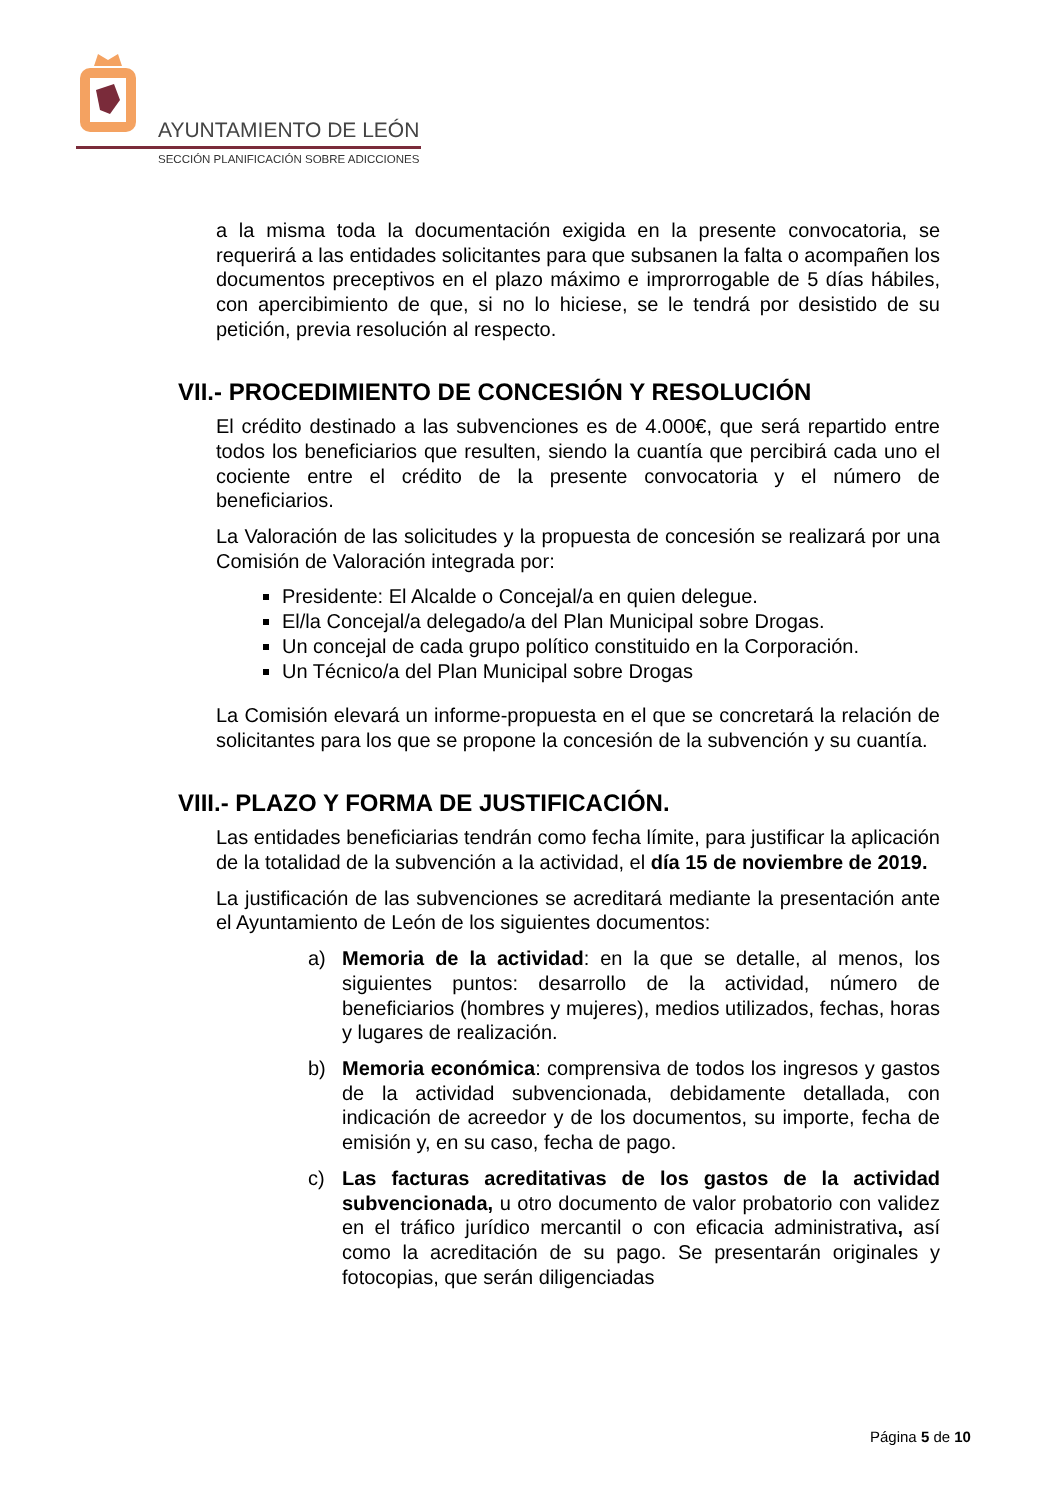AYUNTAMIENTO DE LEÓN
SECCIÓN PLANIFICACIÓN SOBRE ADICCIONES
a la misma toda la documentación exigida en la presente convocatoria, se requerirá a las entidades solicitantes para que subsanen la falta o acompañen los documentos preceptivos en el plazo máximo e improrrogable de 5 días hábiles, con apercibimiento de que, si no lo hiciese, se le tendrá por desistido de su petición, previa resolución al respecto.
VII.- PROCEDIMIENTO DE CONCESIÓN Y RESOLUCIÓN
El crédito destinado a las subvenciones es de 4.000€, que será repartido entre todos los beneficiarios que resulten, siendo la cuantía que percibirá cada uno el cociente entre el crédito de la presente convocatoria y el número de beneficiarios.
La Valoración de las solicitudes y la propuesta de concesión se realizará por una Comisión de Valoración integrada por:
Presidente: El Alcalde o Concejal/a en quien delegue.
El/la Concejal/a delegado/a del Plan Municipal sobre Drogas.
Un concejal de cada grupo político constituido en la Corporación.
Un Técnico/a del Plan Municipal sobre Drogas
La Comisión elevará un informe-propuesta en el que se concretará la relación de solicitantes para los que se propone la concesión de la subvención y su cuantía.
VIII.- PLAZO Y FORMA DE JUSTIFICACIÓN.
Las entidades beneficiarias tendrán como fecha límite, para justificar la aplicación de la totalidad de la subvención a la actividad, el día 15 de noviembre de 2019.
La justificación de las subvenciones se acreditará mediante la presentación ante el Ayuntamiento de León de los siguientes documentos:
a) Memoria de la actividad: en la que se detalle, al menos, los siguientes puntos: desarrollo de la actividad, número de beneficiarios (hombres y mujeres), medios utilizados, fechas, horas y lugares de realización.
b) Memoria económica: comprensiva de todos los ingresos y gastos de la actividad subvencionada, debidamente detallada, con indicación de acreedor y de los documentos, su importe, fecha de emisión y, en su caso, fecha de pago.
c) Las facturas acreditativas de los gastos de la actividad subvencionada, u otro documento de valor probatorio con validez en el tráfico jurídico mercantil o con eficacia administrativa, así como la acreditación de su pago. Se presentarán originales y fotocopias, que serán diligenciadas
Página 5 de 10